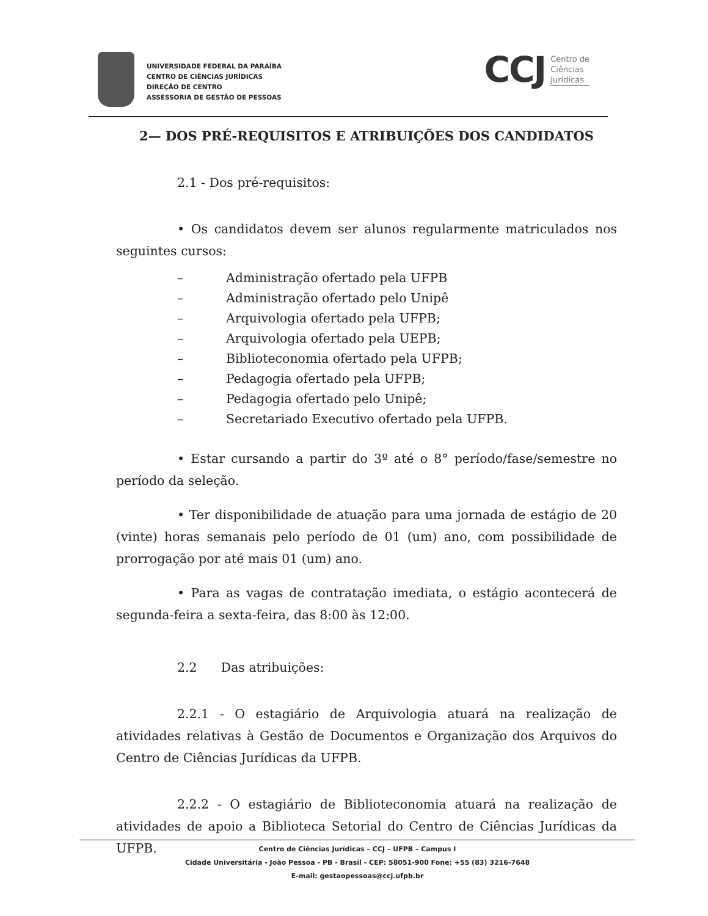UNIVERSIDADE FEDERAL DA PARAÍBA
CENTRO DE CIÊNCIAS JURÍDICAS
DIREÇÃO DE CENTRO
ASSESSORIA DE GESTÃO DE PESSOAS
CCJ Centro de
Ciências
Jurídicas
2— DOS PRÉ-REQUISITOS E ATRIBUIÇÕES DOS CANDIDATOS
2.1 - Dos pré-requisitos:
• Os candidatos devem ser alunos regularmente matriculados nos seguintes cursos:
– Administração ofertado pela UFPB
– Administração ofertado pelo Unipê
– Arquivologia ofertado pela UFPB;
– Arquivologia ofertado pela UEPB;
– Biblioteconomia ofertado pela UFPB;
– Pedagogia ofertado pela UFPB;
– Pedagogia ofertado pelo Unipê;
– Secretariado Executivo ofertado pela UFPB.
• Estar cursando a partir do 3º até o 8° período/fase/semestre no período da seleção.
• Ter disponibilidade de atuação para uma jornada de estágio de 20 (vinte) horas semanais pelo período de 01 (um) ano, com possibilidade de prorrogação por até mais 01 (um) ano.
• Para as vagas de contratação imediata, o estágio acontecerá de segunda-feira a sexta-feira, das 8:00 às 12:00.
2.2 Das atribuições:
2.2.1 - O estagiário de Arquivologia atuará na realização de atividades relativas à Gestão de Documentos e Organização dos Arquivos do Centro de Ciências Jurídicas da UFPB.
2.2.2 - O estagiário de Biblioteconomia atuará na realização de atividades de apoio a Biblioteca Setorial do Centro de Ciências Jurídicas da UFPB.
Centro de Ciências Jurídicas – CCJ – UFPB – Campus I
Cidade Universitária - João Pessoa - PB - Brasil - CEP: 58051-900 Fone: +55 (83) 3216-7648
E-mail: gestaopessoas@ccj.ufpb.br